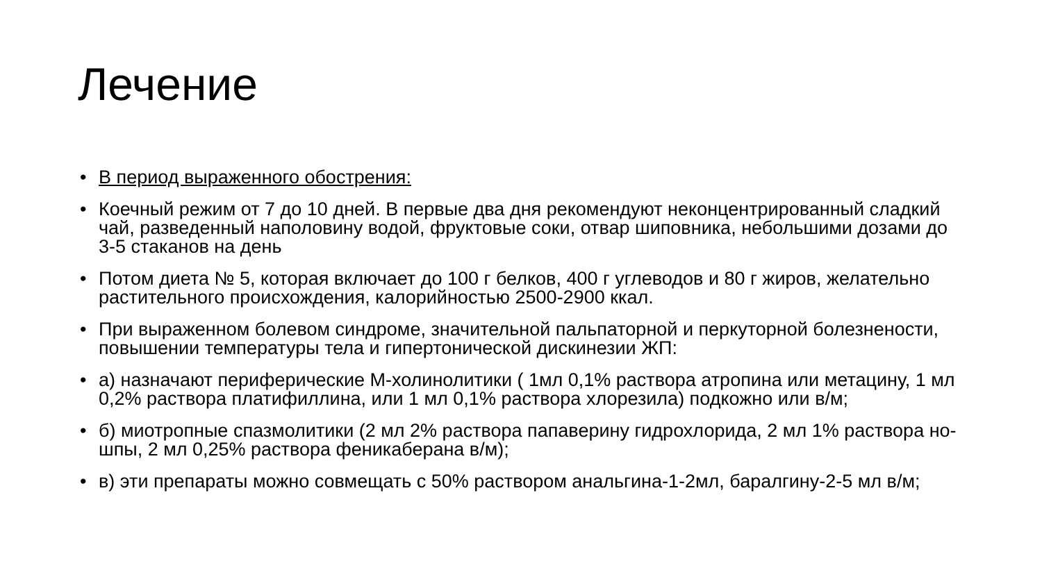Лечение
• В период выраженного обострения:
• Коечный режим от 7 до 10 дней. В первые два дня рекомендуют неконцентрированный сладкий чай, разведенный наполовину водой, фруктовые соки, отвар шиповника, небольшими дозами до 3-5 стаканов на день
• Потом диета № 5, которая включает до 100 г белков, 400 г углеводов и 80 г жиров, желательно растительного происхождения, калорийностью 2500-2900 ккал.
• При выраженном болевом синдроме, значительной пальпаторной и перкуторной болезнености, повышении температуры тела и гипертонической дискинезии ЖП:
• а) назначают периферические М-холинолитики ( 1мл 0,1% раствора атропина или метацину, 1 мл 0,2% раствора платифиллина, или 1 мл 0,1% раствора хлорезила) подкожно или в/м;
• б) миотропные спазмолитики (2 мл 2% раствора папаверину гидрохлорида, 2 мл 1% раствора но-шпы, 2 мл 0,25% раствора феникаберана в/м);
• в) эти препараты можно совмещать с 50% раствором анальгина-1-2мл, баралгину-2-5 мл в/м;